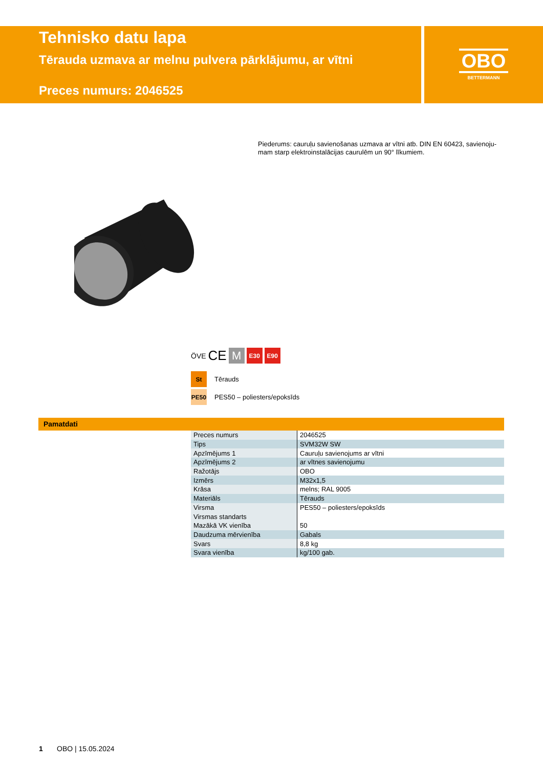Tehnisko datu lapa
Tērauda uzmava ar melnu pulvera pārklājumu, ar vītni
Preces numurs: 2046525
OBO
BETTERMANN
Piederums: cauruļu savienošanas uzmava ar vītni atb. DIN EN 60423, savienoju-mam starp elektroinstalācijas caurulēm un 90° līkumiem.
ÖVE CE
M
E30 E90
St Tērauds
PE50 PES50 – poliesters/epoksīds
Pamatdati
| Preces numurs | 2046525 |
| Tips | SVM32W SW |
| Apzīmējums 1 | Cauruļu savienojums ar vītni |
| Apzīmējums 2 | ar vītnes savienojumu |
| Ražotājs | OBO |
| Izmērs | M32x1,5 |
| Krāsa | melns; RAL 9005 |
| Materiāls | Tērauds |
| Virsma | PES50 – poliesters/epoksīds |
| Virsmas standarts | |
| Mazākā VK vienība | 50 |
| Daudzuma mērvienība | Gabals |
| Svars | 8,8 kg |
| Svara vienība | kg/100 gab. |
1 OBO | 15.05.2024